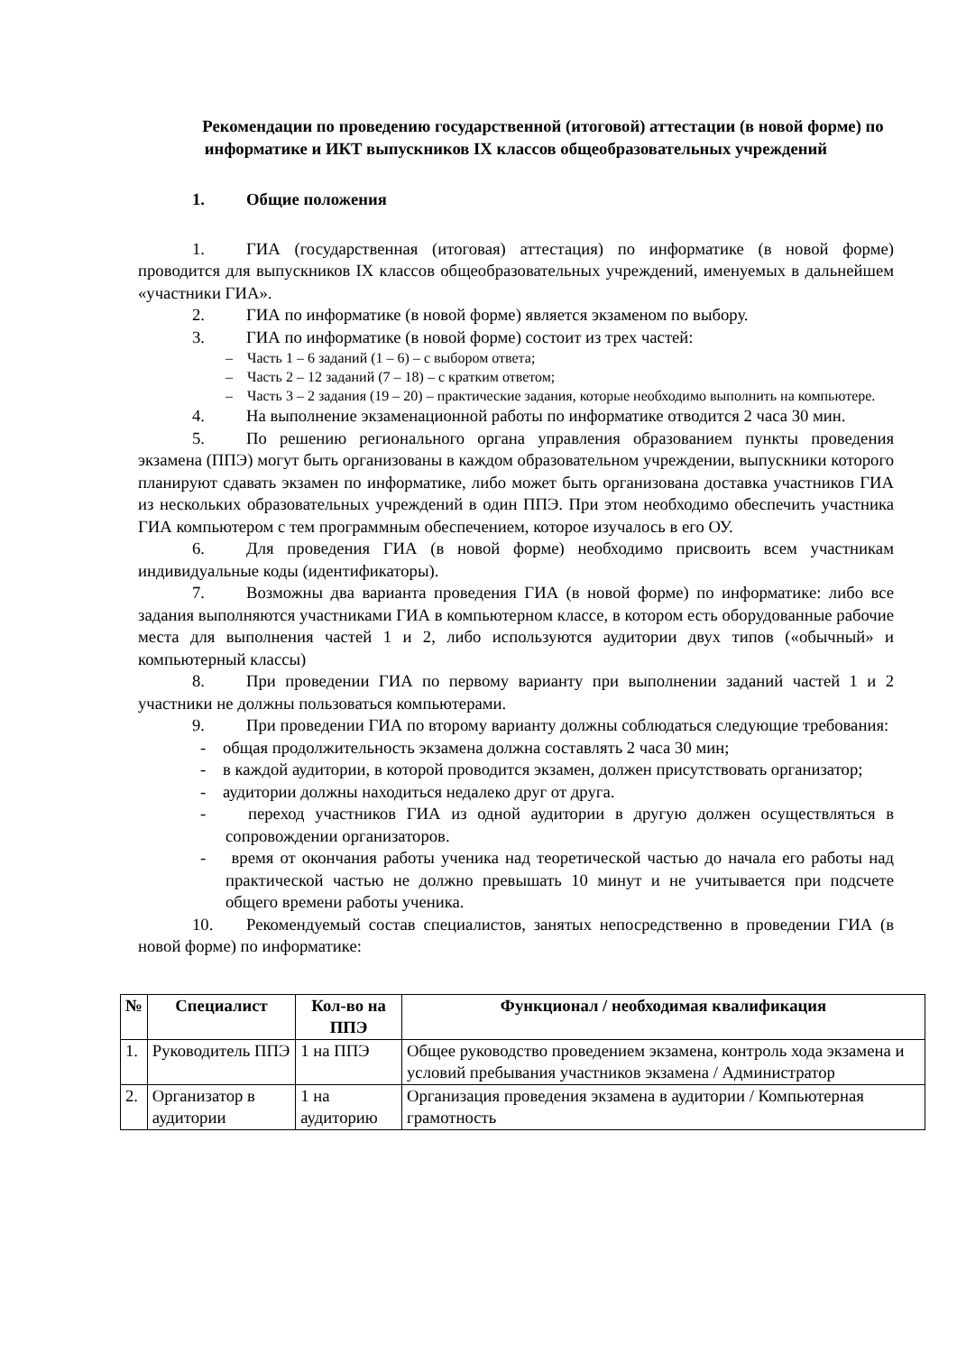Рекомендации по проведению государственной (итоговой) аттестации (в новой форме) по информатике и ИКТ выпускников IX классов общеобразовательных учреждений
1. Общие положения
1. ГИА (государственная (итоговая) аттестация) по информатике (в новой форме) проводится для выпускников IX классов общеобразовательных учреждений, именуемых в дальнейшем «участники ГИА».
2. ГИА по информатике (в новой форме) является экзаменом по выбору.
3. ГИА по информатике (в новой форме) состоит из трех частей:
– Часть 1 – 6 заданий (1 – 6) – с выбором ответа;
– Часть 2 – 12 заданий (7 – 18) – с кратким ответом;
– Часть 3 – 2 задания (19 – 20) – практические задания, которые необходимо выполнить на компьютере.
4. На выполнение экзаменационной работы по информатике отводится 2 часа 30 мин.
5. По решению регионального органа управления образованием пункты проведения экзамена (ППЭ) могут быть организованы в каждом образовательном учреждении, выпускники которого планируют сдавать экзамен по информатике, либо может быть организована доставка участников ГИА из нескольких образовательных учреждений в один ППЭ. При этом необходимо обеспечить участника ГИА компьютером с тем программным обеспечением, которое изучалось в его ОУ.
6. Для проведения ГИА (в новой форме) необходимо присвоить всем участникам индивидуальные коды (идентификаторы).
7. Возможны два варианта проведения ГИА (в новой форме) по информатике: либо все задания выполняются участниками ГИА в компьютерном классе, в котором есть оборудованные рабочие места для выполнения частей 1 и 2, либо используются аудитории двух типов («обычный» и компьютерный классы)
8. При проведении ГИА по первому варианту при выполнении заданий частей 1 и 2 участники не должны пользоваться компьютерами.
9. При проведении ГИА по второму варианту должны соблюдаться следующие требования:
- общая продолжительность экзамена должна составлять 2 часа 30 мин;
- в каждой аудитории, в которой проводится экзамен, должен присутствовать организатор;
- аудитории должны находиться недалеко друг от друга.
- переход участников ГИА из одной аудитории в другую должен осуществляться в сопровождении организаторов.
- время от окончания работы ученика над теоретической частью до начала его работы над практической частью не должно превышать 10 минут и не учитывается при подсчете общего времени работы ученика.
10. Рекомендуемый состав специалистов, занятых непосредственно в проведении ГИА (в новой форме) по информатике:
| № | Специалист | Кол-во на ППЭ | Функционал / необходимая квалификация |
| --- | --- | --- | --- |
| 1. | Руководитель ППЭ | 1 на ППЭ | Общее руководство проведением экзамена, контроль хода экзамена и условий пребывания участников экзамена / Администратор |
| 2. | Организатор в аудитории | 1 на аудиторию | Организация проведения экзамена в аудитории / Компьютерная грамотность |